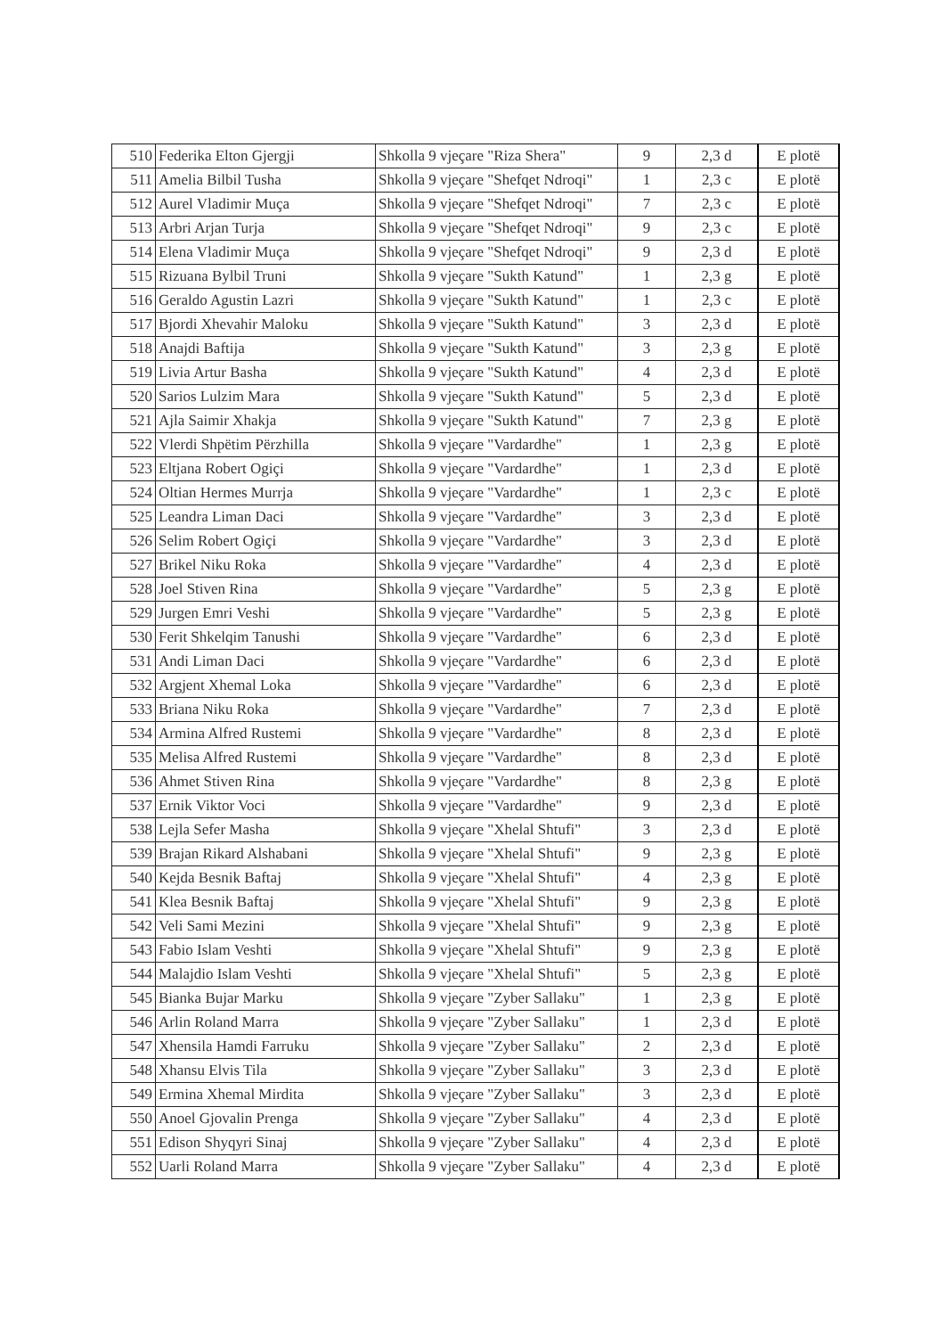| 510 | Federika Elton Gjergji | Shkolla 9 vjeçare "Riza Shera" | 9 | 2,3 d | E plotë |
| 511 | Amelia Bilbil Tusha | Shkolla 9 vjeçare "Shefqet Ndroqi" | 1 | 2,3 c | E plotë |
| 512 | Aurel Vladimir Muça | Shkolla 9 vjeçare "Shefqet Ndroqi" | 7 | 2,3 c | E plotë |
| 513 | Arbri Arjan Turja | Shkolla 9 vjeçare "Shefqet Ndroqi" | 9 | 2,3 c | E plotë |
| 514 | Elena Vladimir Muça | Shkolla 9 vjeçare "Shefqet Ndroqi" | 9 | 2,3 d | E plotë |
| 515 | Rizuana Bylbil Truni | Shkolla 9 vjeçare "Sukth Katund" | 1 | 2,3 g | E plotë |
| 516 | Geraldo Agustin Lazri | Shkolla 9 vjeçare "Sukth Katund" | 1 | 2,3 c | E plotë |
| 517 | Bjordi Xhevahir Maloku | Shkolla 9 vjeçare "Sukth Katund" | 3 | 2,3 d | E plotë |
| 518 | Anajdi Baftija | Shkolla 9 vjeçare "Sukth Katund" | 3 | 2,3 g | E plotë |
| 519 | Livia Artur Basha | Shkolla 9 vjeçare "Sukth Katund" | 4 | 2,3 d | E plotë |
| 520 | Sarios Lulzim Mara | Shkolla 9 vjeçare "Sukth Katund" | 5 | 2,3 d | E plotë |
| 521 | Ajla Saimir Xhakja | Shkolla 9 vjeçare "Sukth Katund" | 7 | 2,3 g | E plotë |
| 522 | Vlerdi Shpëtim Përzhilla | Shkolla 9 vjeçare "Vardardhe" | 1 | 2,3 g | E plotë |
| 523 | Eltjana Robert Ogiçi | Shkolla 9 vjeçare "Vardardhe" | 1 | 2,3 d | E plotë |
| 524 | Oltian Hermes Murrja | Shkolla 9 vjeçare "Vardardhe" | 1 | 2,3 c | E plotë |
| 525 | Leandra Liman Daci | Shkolla 9 vjeçare "Vardardhe" | 3 | 2,3 d | E plotë |
| 526 | Selim Robert Ogiçi | Shkolla 9 vjeçare "Vardardhe" | 3 | 2,3 d | E plotë |
| 527 | Brikel Niku Roka | Shkolla 9 vjeçare "Vardardhe" | 4 | 2,3 d | E plotë |
| 528 | Joel Stiven Rina | Shkolla 9 vjeçare "Vardardhe" | 5 | 2,3 g | E plotë |
| 529 | Jurgen Emri Veshi | Shkolla 9 vjeçare "Vardardhe" | 5 | 2,3 g | E plotë |
| 530 | Ferit Shkelqim Tanushi | Shkolla 9 vjeçare "Vardardhe" | 6 | 2,3 d | E plotë |
| 531 | Andi Liman Daci | Shkolla 9 vjeçare "Vardardhe" | 6 | 2,3 d | E plotë |
| 532 | Argjent Xhemal Loka | Shkolla 9 vjeçare "Vardardhe" | 6 | 2,3 d | E plotë |
| 533 | Briana Niku Roka | Shkolla 9 vjeçare "Vardardhe" | 7 | 2,3 d | E plotë |
| 534 | Armina Alfred Rustemi | Shkolla 9 vjeçare "Vardardhe" | 8 | 2,3 d | E plotë |
| 535 | Melisa Alfred Rustemi | Shkolla 9 vjeçare "Vardardhe" | 8 | 2,3 d | E plotë |
| 536 | Ahmet Stiven Rina | Shkolla 9 vjeçare "Vardardhe" | 8 | 2,3 g | E plotë |
| 537 | Ernik Viktor Voci | Shkolla 9 vjeçare "Vardardhe" | 9 | 2,3 d | E plotë |
| 538 | Lejla Sefer Masha | Shkolla 9 vjeçare "Xhelal Shtufi" | 3 | 2,3 d | E plotë |
| 539 | Brajan Rikard Alshabani | Shkolla 9 vjeçare "Xhelal Shtufi" | 9 | 2,3 g | E plotë |
| 540 | Kejda Besnik Baftaj | Shkolla 9 vjeçare "Xhelal Shtufi" | 4 | 2,3 g | E plotë |
| 541 | Klea Besnik Baftaj | Shkolla 9 vjeçare "Xhelal Shtufi" | 9 | 2,3 g | E plotë |
| 542 | Veli Sami Mezini | Shkolla 9 vjeçare "Xhelal Shtufi" | 9 | 2,3 g | E plotë |
| 543 | Fabio Islam Veshti | Shkolla 9 vjeçare "Xhelal Shtufi" | 9 | 2,3 g | E plotë |
| 544 | Malajdio Islam Veshti | Shkolla 9 vjeçare "Xhelal Shtufi" | 5 | 2,3 g | E plotë |
| 545 | Bianka Bujar Marku | Shkolla 9 vjeçare "Zyber Sallaku" | 1 | 2,3 g | E plotë |
| 546 | Arlin Roland Marra | Shkolla 9 vjeçare "Zyber Sallaku" | 1 | 2,3 d | E plotë |
| 547 | Xhensila Hamdi Farruku | Shkolla 9 vjeçare "Zyber Sallaku" | 2 | 2,3 d | E plotë |
| 548 | Xhansu Elvis Tila | Shkolla 9 vjeçare "Zyber Sallaku" | 3 | 2,3 d | E plotë |
| 549 | Ermina Xhemal Mirdita | Shkolla 9 vjeçare "Zyber Sallaku" | 3 | 2,3 d | E plotë |
| 550 | Anoel Gjovalin Prenga | Shkolla 9 vjeçare "Zyber Sallaku" | 4 | 2,3 d | E plotë |
| 551 | Edison Shyqyri Sinaj | Shkolla 9 vjeçare "Zyber Sallaku" | 4 | 2,3 d | E plotë |
| 552 | Uarli Roland Marra | Shkolla 9 vjeçare "Zyber Sallaku" | 4 | 2,3 d | E plotë |